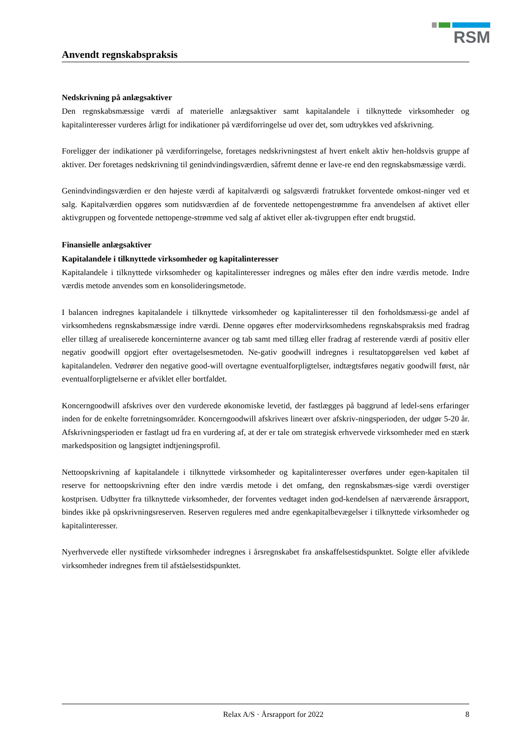RSM
Anvendt regnskabspraksis
Nedskrivning på anlægsaktiver
Den regnskabsmæssige værdi af materielle anlægsaktiver samt kapitalandele i tilknyttede virksomheder og kapitalinteresser vurderes årligt for indikationer på værdiforringelse ud over det, som udtrykkes ved afskrivning.
Foreligger der indikationer på værdiforringelse, foretages nedskrivningstest af hvert enkelt aktiv hen-holdsvis gruppe af aktiver. Der foretages nedskrivning til genindvindingsværdien, såfremt denne er lave-re end den regnskabsmæssige værdi.
Genindvindingsværdien er den højeste værdi af kapitalværdi og salgsværdi fratrukket forventede omkost-ninger ved et salg. Kapitalværdien opgøres som nutidsværdien af de forventede nettopengestrømme fra anvendelsen af aktivet eller aktivgruppen og forventede nettopenge-strømme ved salg af aktivet eller ak-tivgruppen efter endt brugstid.
Finansielle anlægsaktiver
Kapitalandele i tilknyttede virksomheder og kapitalinteresser
Kapitalandele i tilknyttede virksomheder og kapitalinteresser indregnes og måles efter den indre værdis metode. Indre værdis metode anvendes som en konsolideringsmetode.
I balancen indregnes kapitalandele i tilknyttede virksomheder og kapitalinteresser til den forholdsmæssi-ge andel af virksomhedens regnskabsmæssige indre værdi. Denne opgøres efter modervirksomhedens regnskabspraksis med fradrag eller tillæg af urealiserede koncerninterne avancer og tab samt med tillæg eller fradrag af resterende værdi af positiv eller negativ goodwill opgjort efter overtagelsesmetoden. Ne-gativ goodwill indregnes i resultatopgørelsen ved købet af kapitalandelen. Vedrører den negative good-will overtagne eventualforpligtelser, indtægtsføres negativ goodwill først, når eventualforpligtelserne er afviklet eller bortfaldet.
Koncerngoodwill afskrives over den vurderede økonomiske levetid, der fastlægges på baggrund af ledel-sens erfaringer inden for de enkelte forretningsområder. Koncerngoodwill afskrives lineært over afskriv-ningsperioden, der udgør 5-20 år. Afskrivningsperioden er fastlagt ud fra en vurdering af, at der er tale om strategisk erhvervede virksomheder med en stærk markedsposition og langsigtet indtjeningsprofil.
Nettoopskrivning af kapitalandele i tilknyttede virksomheder og kapitalinteresser overføres under egen-kapitalen til reserve for nettoopskrivning efter den indre værdis metode i det omfang, den regnskabsmæs-sige værdi overstiger kostprisen. Udbytter fra tilknyttede virksomheder, der forventes vedtaget inden god-kendelsen af nærværende årsrapport, bindes ikke på opskrivningsreserven. Reserven reguleres med andre egenkapitalbevægelser i tilknyttede virksomheder og kapitalinteresser.
Nyerhvervede eller nystiftede virksomheder indregnes i årsregnskabet fra anskaffelsestidspunktet. Solgte eller afviklede virksomheder indregnes frem til afståelsestidspunktet.
Relax A/S · Årsrapport for 2022 8